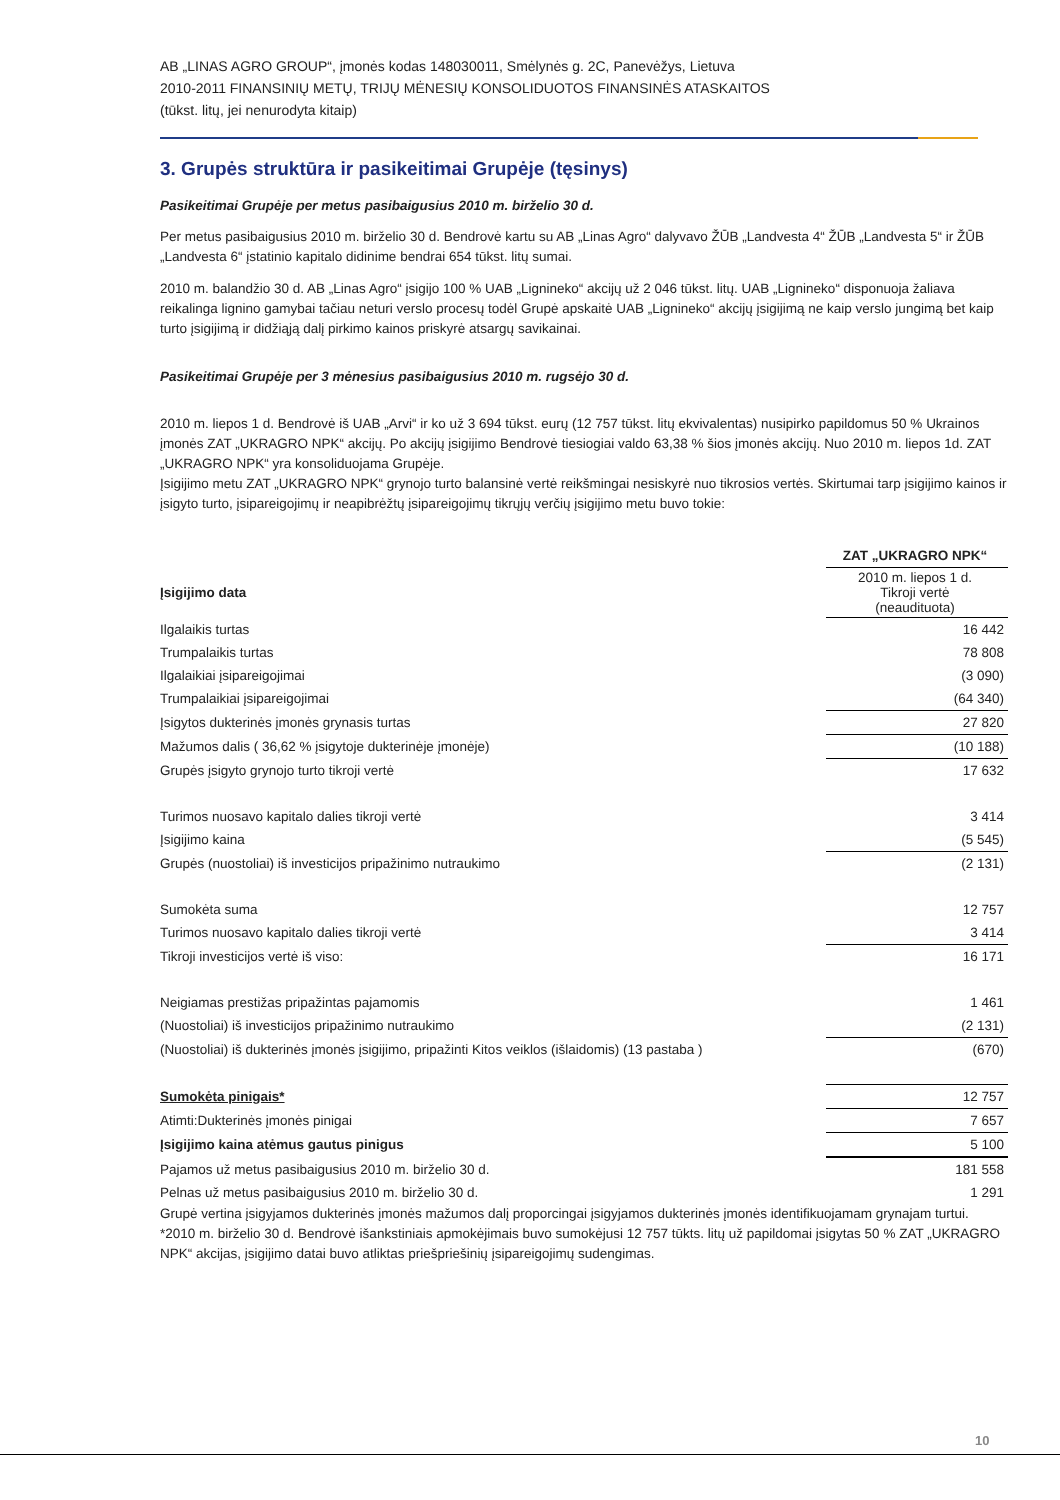AB „LINAS AGRO GROUP“, įmonės kodas 148030011, Smėlynės g. 2C, Panevėžys, Lietuva
2010-2011 FINANSINIŲ METŲ, TRIJŲ MĖNESIŲ KONSOLIDUOTOS FINANSINĖS ATASKAITOS
(tūkst. litų, jei nenurodyta kitaip)
3. Grupės struktūra ir pasikeitimai Grupėje (tęsinys)
Pasikeitimai Grupėje per metus pasibaigusius 2010 m. birželio 30 d.
Per metus pasibaigusius 2010 m. birželio 30 d. Bendrovė kartu su AB „Linas Agro“ dalyvavo ŽŪB „Landvesta 4“ ŽŪB „Landvesta 5“ ir ŽŪB „Landvesta 6“ įstatinio kapitalo didinime bendrai 654 tūkst. litų sumai.
2010 m. balandžio 30 d. AB „Linas Agro“ įsigijo 100 % UAB „Lignineko“ akcijų už 2 046 tūkst. litų. UAB „Lignineko“ disponuoja žaliava reikalinga lignino gamybai tačiau neturi verslo procesų todėl Grupė apskaitė UAB „Lignineko“ akcijų įsigijimą ne kaip verslo jungimą bet kaip turto įsigijimą ir didžiąją dalį pirkimo kainos priskyrė atsargų savikainai.
Pasikeitimai Grupėje per 3 mėnesius pasibaigusius 2010 m. rugsėjo 30 d.
2010 m. liepos 1 d. Bendrovė iš UAB „Arvi“ ir ko už 3 694 tūkst. eurų (12 757 tūkst. litų ekvivalentas) nusipirko papildomus 50 % Ukrainos įmonės ZAT „UKRAGRO NPK“ akcijų. Po akcijų įsigijimo Bendrovė tiesiogiai valdo 63,38 % šios įmonės akcijų. Nuo 2010 m. liepos 1d. ZAT „UKRAGRO NPK“ yra konsoliduojama Grupėje.
Įsigijimo metu ZAT „UKRAGRO NPK“ grynojo turto balansinė vertė reikšmingai nesiskyrė nuo tikrosios vertės. Skirtumai tarp įsigijimo kainos ir įsigyto turto, įsipareigojimų ir neapibrėžtų įsipareigojimų tikrųjų verčių įsigijimo metu buvo tokie:
| | ZAT „UKRAGRO NPK“ |
| --- | --- |
| Įsigijimo data | 2010 m. liepos 1 d. Tikroji vertė (neaudituota) |
| Ilgalaikis turtas | 16 442 |
| Trumpalaikis turtas | 78 808 |
| Ilgalaikiai įsipareigojimai | (3 090) |
| Trumpalaikiai įsipareigojimai | (64 340) |
| Įsigytos dukterinės įmonės grynasis turtas | 27 820 |
| Mažumos dalis ( 36,62 % įsigytoje dukterinėje įmonėje) | (10 188) |
| Grupės įsigyto grynojo turto tikroji vertė | 17 632 |
| Turimos nuosavo kapitalo dalies tikroji vertė | 3 414 |
| Įsigijimo kaina | (5 545) |
| Grupės (nuostoliai) iš investicijos pripažinimo nutraukimo | (2 131) |
| Sumokėta suma | 12 757 |
| Turimos nuosavo kapitalo dalies tikroji vertė | 3 414 |
| Tikroji investicijos vertė iš viso: | 16 171 |
| Neigiamas prestižas pripažintas pajamomis | 1 461 |
| (Nuostoliai) iš investicijos pripažinimo nutraukimo | (2 131) |
| (Nuostoliai) iš dukterinės įmonės įsigijimo, pripažinti Kitos veiklos (išlaidomis) (13 pastaba ) | (670) |
| Sumokėta pinigais* | 12 757 |
| Atimti:Dukterinės įmonės pinigai | 7 657 |
| Įsigijimo kaina atėmus gautus pinigus | 5 100 |
| Pajamos už metus pasibaigusius 2010 m. birželio 30 d. | 181 558 |
| Pelnas už metus pasibaigusius 2010 m. birželio 30 d. | 1 291 |
Grupė vertina įsigyjamos dukterinės įmonės mažumos dalį proporcingai įsigyjamos dukterinės įmonės identifikuojamam grynajam turtui.
*2010 m. birželio 30 d. Bendrovė išankstiniais apmokėjimais buvo sumokėjusi 12 757 tūkts. litų už papildomai įsigytas 50 % ZAT „UKRAGRO NPK“ akcijas, įsigijimo datai buvo atliktas priešpriešinių įsipareigojimų sudengimas.
10